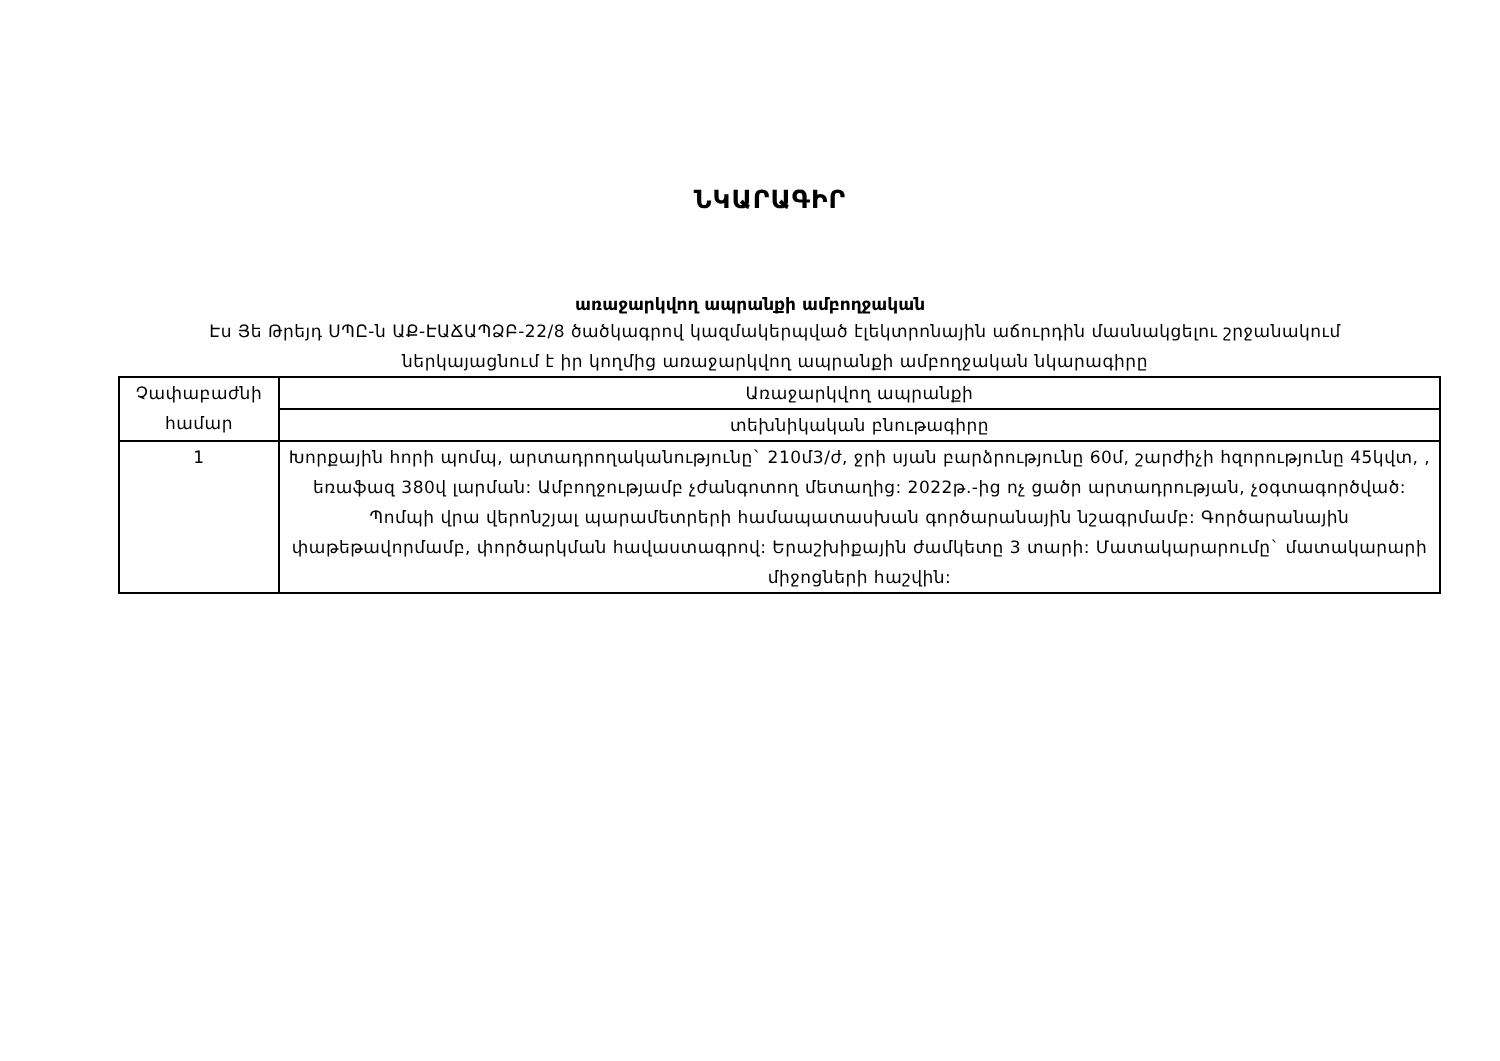ՆԿԱՐԱԳԻՐ
առաջարկվող ապրանքի ամբողջական
Էս Յե Թրեյդ ՍՊԸ-ն ԱՔ-ԷԱՃԱՊՁԲ-22/8 ծածկագրով կազմակերպված էլեկտրոնային աճուրդին մասնակցելու շրջանակում ներկայացնում է իր կողմից առաջարկվող ապրանքի ամբողջական նկարագիրը
| Չափաբաժնի համար | Առաջարկվող ապրանքի |
| --- | --- |
| | տեխնիկական բնութագիրը |
| 1 | Խորքային հորի պոմպ, արտադրողականությունը` 210մ3/ժ, ջրի սյան բարձրությունը 60մ, շարժիչի հզորությունը 45կվտ, , եռաֆազ 380վ լարման: Ամբողջությամբ չժանգոտող մետաղից: 2022թ.-ից ոչ ցածր արտադրության, չօգտագործված: Պոմպի վրա վերոնշյալ պարամետրերի համապատասխան գործարանային նշագրմամբ: Գործարանային փաթեթավորմամբ, փործարկման հավաստագրով: Երաշխիքային ժամկետը 3 տարի: Մատակարարումը` մատակարարի միջոցների հաշվին: |